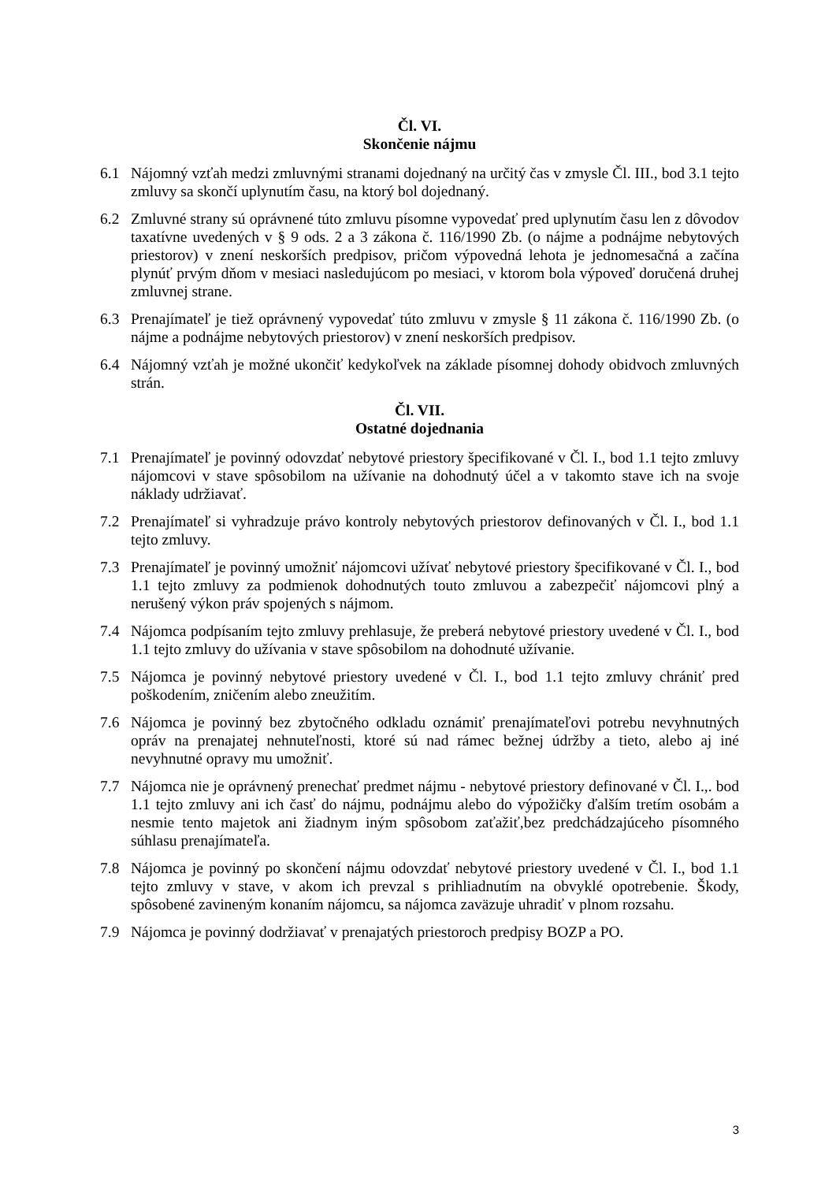Čl. VI.
Skončenie nájmu
6.1 Nájomný vzťah medzi zmluvnými stranami dojednaný na určitý čas v zmysle Čl. III., bod 3.1 tejto zmluvy sa skončí uplynutím času, na ktorý bol dojednaný.
6.2 Zmluvné strany sú oprávnené túto zmluvu písomne vypovedať pred uplynutím času len z dôvodov taxatívne uvedených v § 9 ods. 2 a 3 zákona č. 116/1990 Zb. (o nájme a podnájme nebytových priestorov) v znení neskorších predpisov, pričom výpovedná lehota je jednomesačná a začína plynúť prvým dňom v mesiaci nasledujúcom po mesiaci, v ktorom bola výpoveď doručená druhej zmluvnej strane.
6.3 Prenajímateľ je tiež oprávnený vypovedať túto zmluvu v zmysle § 11 zákona č. 116/1990 Zb. (o nájme a podnájme nebytových priestorov) v znení neskorších predpisov.
6.4 Nájomný vzťah je možné ukončiť kedykoľvek na základe písomnej dohody obidvoch zmluvných strán.
Čl. VII.
Ostatné dojednania
7.1 Prenajímateľ je povinný odovzdať nebytové priestory špecifikované v Čl. I., bod 1.1 tejto zmluvy nájomcovi v stave spôsobilom na užívanie na dohodnutý účel a v takomto stave ich na svoje náklady udržiavať.
7.2 Prenajímateľ si vyhradzuje právo kontroly nebytových priestorov definovaných v Čl. I., bod 1.1 tejto zmluvy.
7.3 Prenajímateľ je povinný umožniť nájomcovi užívať nebytové priestory špecifikované v Čl. I., bod 1.1 tejto zmluvy za podmienok dohodnutých touto zmluvou a zabezpečiť nájomcovi plný a nerušený výkon práv spojených s nájmom.
7.4 Nájomca podpísaním tejto zmluvy prehlasuje, že preberá nebytové priestory uvedené v Čl. I., bod 1.1 tejto zmluvy do užívania v stave spôsobilom na dohodnuté užívanie.
7.5 Nájomca je povinný nebytové priestory uvedené v Čl. I., bod 1.1 tejto zmluvy chrániť pred poškodením, zničením alebo zneužitím.
7.6 Nájomca je povinný bez zbytočného odkladu oznámiť prenajímateľovi potrebu nevyhnutných opráv na prenajatej nehnuteľnosti, ktoré sú nad rámec bežnej údržby a tieto, alebo aj iné nevyhnutné opravy mu umožniť.
7.7 Nájomca nie je oprávnený prenechať predmet nájmu - nebytové priestory definované v Čl. I.,. bod 1.1 tejto zmluvy ani ich časť do nájmu, podnájmu alebo do výpožičky ďalším tretím osobám a nesmie tento majetok ani žiadnym iným spôsobom zaťažiť,bez predchádzajúceho písomného súhlasu prenajímateľa.
7.8 Nájomca je povinný po skončení nájmu odovzdať nebytové priestory uvedené v Čl. I., bod 1.1 tejto zmluvy v stave, v akom ich prevzal s prihliadnutím na obvyklé opotrebenie. Škody, spôsobené zavineným konaním nájomcu, sa nájomca zaväzuje uhradiť v plnom rozsahu.
7.9 Nájomca je povinný dodržiavať v prenajatých priestoroch predpisy BOZP a PO.
3